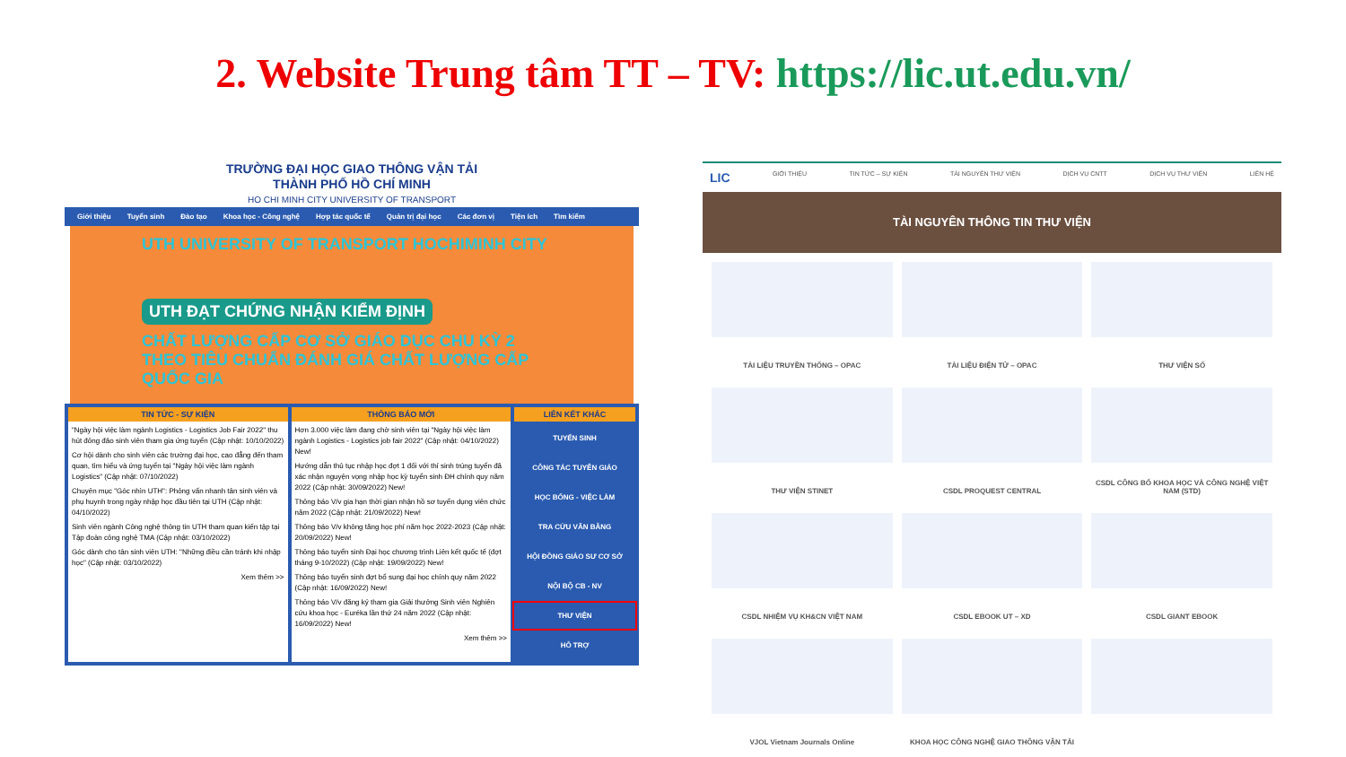2. Website Trung tâm TT – TV: https://lic.ut.edu.vn/
TRƯỜNG ĐẠI HỌC GIAO THÔNG VẬN TẢI
THÀNH PHỐ HỒ CHÍ MINH
HO CHI MINH CITY UNIVERSITY OF TRANSPORT
Giới thiệu Tuyển sinh Đào tạo Khoa học - Công nghệ Hợp tác quốc tế Quản trị đại học Các đơn vị Tiện ích Tìm kiếm
UTH UNIVERSITY OF TRANSPORT HOCHIMINH CITY
UTH ĐẠT CHỨNG NHẬN KIỂM ĐỊNH
CHẤT LƯỢNG CẤP CƠ SỞ GIÁO DỤC CHU KỲ 2
THEO TIÊU CHUẨN ĐÁNH GIÁ CHẤT LƯỢNG CẤP QUỐC GIA
TIN TỨC - SỰ KIỆN
"Ngày hội việc làm ngành Logistics - Logistics Job Fair 2022" thu hút đông đảo sinh viên tham gia ứng tuyển (Cập nhật: 10/10/2022)
Cơ hội dành cho sinh viên các trường đại học, cao đẳng đến tham quan, tìm hiểu và ứng tuyển tại "Ngày hội việc làm ngành Logistics" (Cập nhật: 07/10/2022)
Chuyên mục "Góc nhìn UTH": Phỏng vấn nhanh tân sinh viên và phụ huynh trong ngày nhập học đầu tiên tại UTH (Cập nhật: 04/10/2022)
Sinh viên ngành Công nghệ thông tin UTH tham quan kiến tập tại Tập đoàn công nghệ TMA (Cập nhật: 03/10/2022)
Góc dành cho tân sinh viên UTH: "Những điều cần tránh khi nhập học" (Cập nhật: 03/10/2022)
Xem thêm >>
THÔNG BÁO MỚI
Hơn 3.000 việc làm đang chờ sinh viên tại "Ngày hội việc làm ngành Logistics - Logistics job fair 2022" (Cập nhật: 04/10/2022) New!
Hướng dẫn thủ tục nhập học đợt 1 đối với thí sinh trúng tuyển đã xác nhận nguyện vọng nhập học kỳ tuyển sinh ĐH chính quy năm 2022 (Cập nhật: 30/09/2022) New!
Thông báo V/v gia hạn thời gian nhận hồ sơ tuyển dụng viên chức năm 2022 (Cập nhật: 21/09/2022) New!
Thông báo V/v không tăng học phí năm học 2022-2023 (Cập nhật: 20/09/2022) New!
Thông báo tuyển sinh Đại học chương trình Liên kết quốc tế (đợt tháng 9-10/2022) (Cập nhật: 19/09/2022) New!
Thông báo tuyển sinh đợt bổ sung đại học chính quy năm 2022 (Cập nhật: 16/09/2022) New!
Thông báo V/v đăng ký tham gia Giải thưởng Sinh viên Nghiên cứu khoa học - Euréka lần thứ 24 năm 2022 (Cập nhật: 16/09/2022) New!
Xem thêm >>
LIÊN KẾT KHÁC
TUYỂN SINH
CÔNG TÁC TUYÊN GIÁO
HỌC BỔNG - VIỆC LÀM
TRA CỨU VĂN BẰNG
HỘI ĐỒNG GIÁO SƯ CƠ SỞ
NỘI BỘ CB - NV
THƯ VIỆN
HỖ TRỢ
LIC GIỚI THIỆU TIN TỨC – SỰ KIỆN TÀI NGUYÊN THƯ VIỆN DỊCH VỤ CNTT DỊCH VỤ THƯ VIỆN LIÊN HỆ
TÀI NGUYÊN THÔNG TIN THƯ VIỆN
TÀI LIỆU TRUYỀN THỐNG – OPAC
TÀI LIỆU ĐIỆN TỬ – OPAC
THƯ VIỆN SỐ
THƯ VIỆN STINET
CSDL PROQUEST CENTRAL
CSDL CÔNG BỐ KHOA HỌC VÀ CÔNG NGHỆ VIỆT NAM (STD)
CSDL NHIỆM VỤ KH&CN VIỆT NAM
CSDL EBOOK UT – XD
CSDL GIANT EBOOK
VJOL Vietnam Journals Online
KHOA HỌC CÔNG NGHỆ GIAO THÔNG VẬN TẢI